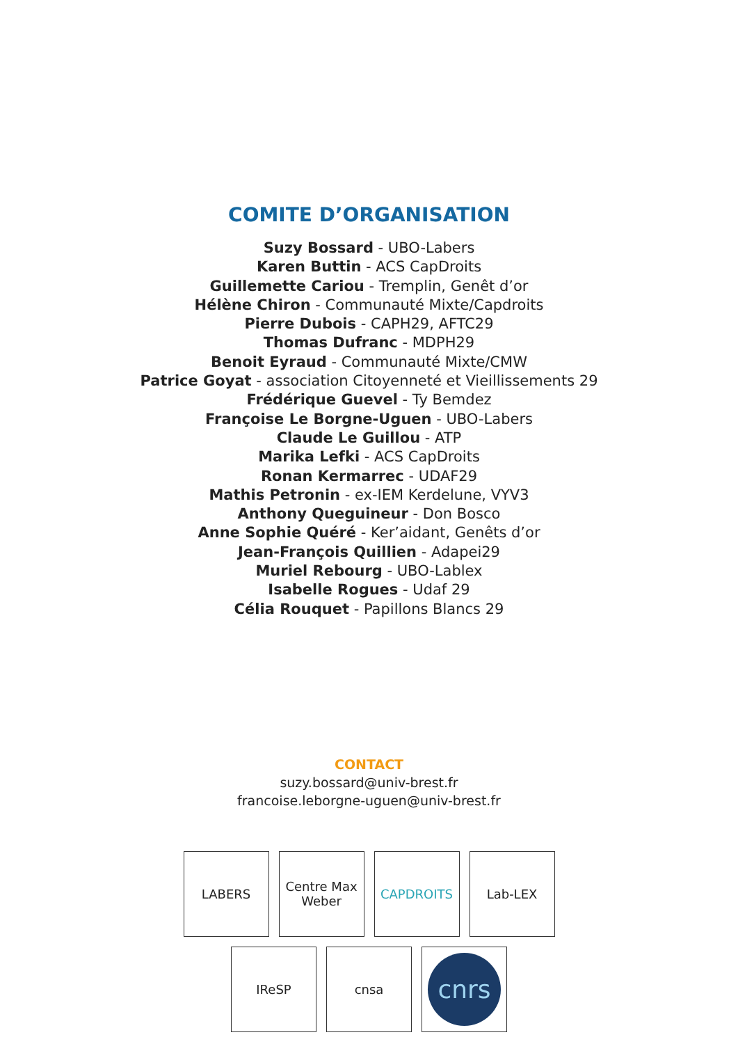COMITE D’ORGANISATION
Suzy Bossard - UBO-Labers
Karen Buttin - ACS CapDroits
Guillemette Cariou - Tremplin, Genêt d’or
Hélène Chiron - Communauté Mixte/Capdroits
Pierre Dubois - CAPH29, AFTC29
Thomas Dufranc - MDPH29
Benoit Eyraud - Communauté Mixte/CMW
Patrice Goyat - association Citoyenneté et Vieillissements 29
Frédérique Guevel - Ty Bemdez
Françoise Le Borgne-Uguen - UBO-Labers
Claude Le Guillou - ATP
Marika Lefki - ACS CapDroits
Ronan Kermarrec - UDAF29
Mathis Petronin - ex-IEM Kerdelune, VYV3
Anthony Queguineur - Don Bosco
Anne Sophie Quéré - Ker’aidant, Genêts d’or
Jean-François Quillien - Adapei29
Muriel Rebourg - UBO-Lablex
Isabelle Rogues - Udaf 29
Célia Rouquet - Papillons Blancs 29
CONTACT
suzy.bossard@univ-brest.fr
francoise.leborgne-uguen@univ-brest.fr
LABERS Centre Max Weber
CAPDROITS Lab-LEX
IReSP cnsa
cnrs